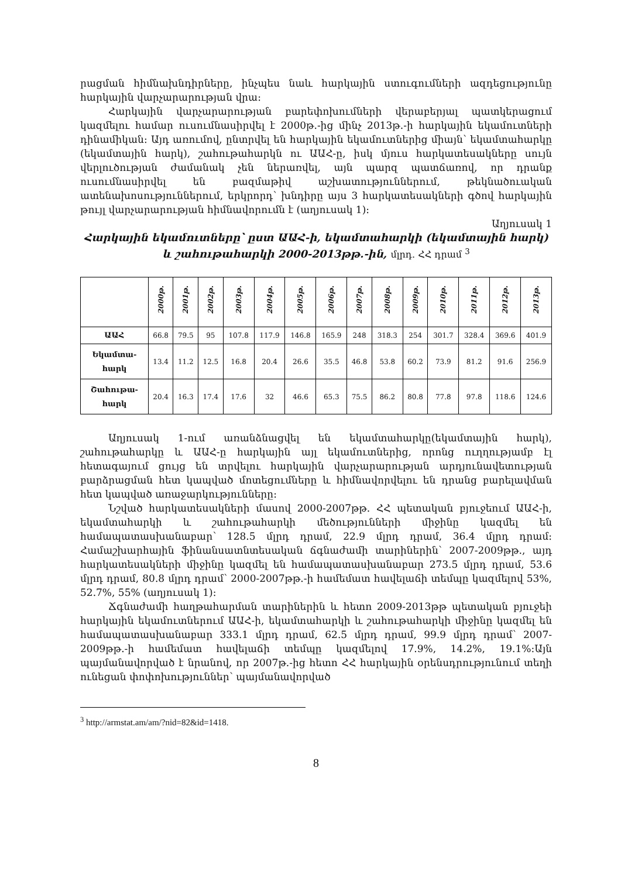րացման հիմնախնդիրները, ինչպես նաև հարկային ստուգումների ազդեցությունը հարկային վարչարարության վրա։
Հարկային վարչարարության բարեփոխումների վերաբերյալ պատկերացում կազմելու համար ուսումնասիրվել է 2000թ.-ից մինչ 2013թ.-ի հարկային եկամուտների դինամիկան։ Այդ առումով, ընտրվել են հարկային եկամուտներից միայն՝ եկամտահարկը (եկամտային հարկ), շահութահարկն ու ԱԱՀ-ը, իսկ մյուս հարկատեսակները սույն վերլուծության ժամանակ չեն ներառվել, այն պարզ պատճառով, որ դրանք ուսումնասիրվել են բազմաթիվ աշխատություններում, թեկնածուական ատենախոսություններում, երկրորդ՝ խնդիրը այս 3 հարկատեսակների գծով հարկային թույլ վարչարարության հիմնավորումն է (աղյուսակ 1)։
Աղյուսակ 1
Հարկային եկամուտները՝ ըստ ԱԱՀ-ի, եկամտահարկի (եկամտային հարկ) և շահութահարկի 2000-2013թթ.-ին, մլրդ. ՀՀ դրամ <sup>3</sup>
| | 2000թ. | 2001թ. | 2002թ. | 2003թ. | 2004թ. | 2005թ. | 2006թ. | 2007թ. | 2008թ. | 2009թ. | 2010թ. | 2011թ. | 2012թ. | 2013թ. |
| --- | --- | --- | --- | --- | --- | --- | --- | --- | --- | --- | --- | --- | --- | --- |
| ԱԱՀ | 66.8 | 79.5 | 95 | 107.8 | 117.9 | 146.8 | 165.9 | 248 | 318.3 | 254 | 301.7 | 328.4 | 369.6 | 401.9 |
| Եկամտա- հարկ | 13.4 | 11.2 | 12.5 | 16.8 | 20.4 | 26.6 | 35.5 | 46.8 | 53.8 | 60.2 | 73.9 | 81.2 | 91.6 | 256.9 |
| Շահութա- հարկ | 20.4 | 16.3 | 17.4 | 17.6 | 32 | 46.6 | 65.3 | 75.5 | 86.2 | 80.8 | 77.8 | 97.8 | 118.6 | 124.6 |
Աղյուսակ 1-ում առանձնացվել են եկամտահարկը(եկամտային հարկ), շահութահարկը և ԱԱՀ-ը հարկային այլ եկամուտներից, որոնց ուղղությամբ էլ հետագայում ցույց են տրվելու հարկային վարչարարության արդյունավետության բարձրացման հետ կապված մոտեցումները և հիմնավորվելու են դրանց բարելավման հետ կապված առաջարկությունները։
Նշված հարկատեսակների մասով 2000-2007թթ. ՀՀ պետական բյուջեում ԱԱՀ-ի, եկամտահարկի և շահութահարկի մեծությունների միջինը կազմել են համապատասխանաբար՝ 128.5 մլրդ դրամ, 22.9 մլրդ դրամ, 36.4 մլրդ դրամ։ Համաշխարհային ֆինանսատնտեսական ճգնաժամի տարիներին՝ 2007-2009թթ., այդ հարկատեսակների միջինը կազմել են համապատասխանաբար 273.5 մլրդ դրամ, 53.6 մլրդ դրամ, 80.8 մլրդ դրամ՝ 2000-2007թթ.-ի համեմատ հավելաճի տեմպը կազմելով 53%, 52.7%, 55% (աղյուսակ 1)։
Ճգնաժամի հաղթահարման տարիներին և հետո 2009-2013թթ պետական բյուջեի հարկային եկամուտներում ԱԱՀ-ի, եկամտահարկի և շահութահարկի միջինը կազմել են համապատասխանաբար 333.1 մլրդ դրամ, 62.5 մլրդ դրամ, 99.9 մլրդ դրամ՝ 2007-2009թթ.-ի համեմատ հավելաճի տեմպը կազմելով 17.9%, 14.2%, 19.1%։Այն պայմանավորված է նրանով, որ 2007թ.-ից հետո ՀՀ հարկային օրենսդրությունում տեղի ունեցան փոփոխություններ՝ պայմանավորված
<sup>3</sup> http://armstat.am/am/?nid=82&id=1418.
8